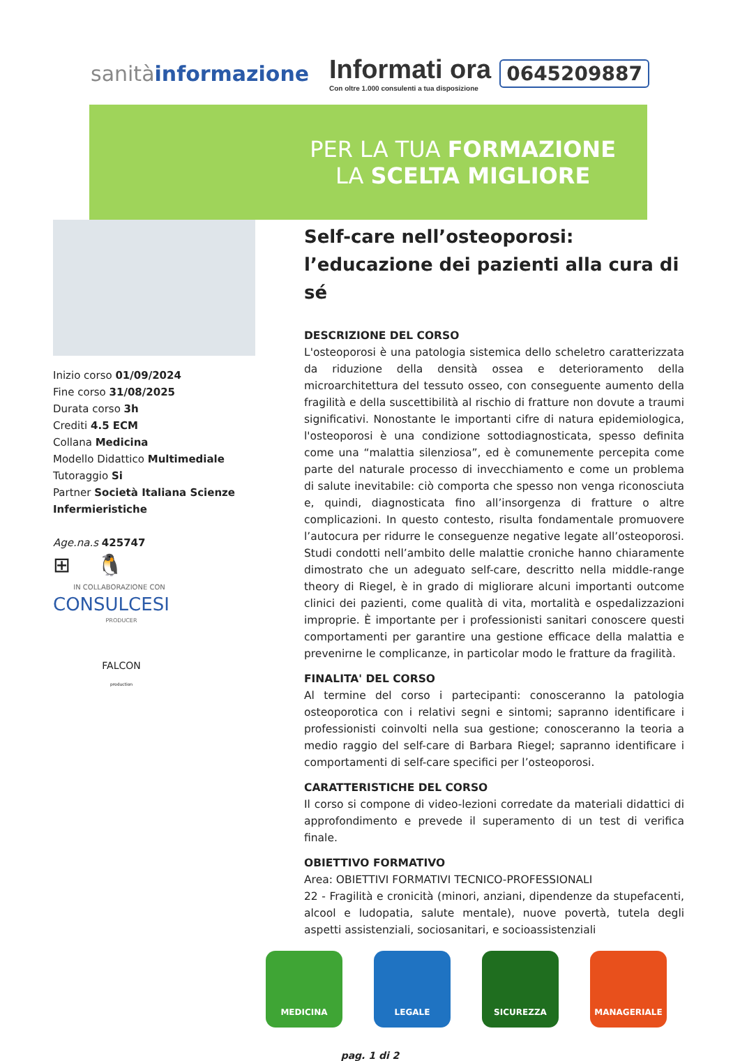sanitàinformazione
Informati ora
Con oltre 1.000 consulenti a tua disposizione
0645209887
PER LA TUA FORMAZIONE
LA SCELTA MIGLIORE
Inizio corso 01/09/2024
Fine corso 31/08/2025
Durata corso 3h
Crediti 4.5 ECM
Collana Medicina
Modello Didattico Multimediale
Tutoraggio Si
Partner Società Italiana Scienze Infermieristiche
Age.na.s 425747
⊞ 🐧
IN COLLABORAZIONE CON
CONSULCESI
PRODUCER
FALCON
production
Self-care nell’osteoporosi: l’educazione dei pazienti alla cura di sé
DESCRIZIONE DEL CORSO
L'osteoporosi è una patologia sistemica dello scheletro caratterizzata da riduzione della densità ossea e deterioramento della microarchitettura del tessuto osseo, con conseguente aumento della fragilità e della suscettibilità al rischio di fratture non dovute a traumi significativi. Nonostante le importanti cifre di natura epidemiologica, l'osteoporosi è una condizione sottodiagnosticata, spesso definita come una “malattia silenziosa”, ed è comunemente percepita come parte del naturale processo di invecchiamento e come un problema di salute inevitabile: ciò comporta che spesso non venga riconosciuta e, quindi, diagnosticata fino all’insorgenza di fratture o altre complicazioni. In questo contesto, risulta fondamentale promuovere l’autocura per ridurre le conseguenze negative legate all’osteoporosi. Studi condotti nell’ambito delle malattie croniche hanno chiaramente dimostrato che un adeguato self-care, descritto nella middle-range theory di Riegel, è in grado di migliorare alcuni importanti outcome clinici dei pazienti, come qualità di vita, mortalità e ospedalizzazioni improprie. È importante per i professionisti sanitari conoscere questi comportamenti per garantire una gestione efficace della malattia e prevenirne le complicanze, in particolar modo le fratture da fragilità.
FINALITA' DEL CORSO
Al termine del corso i partecipanti: conosceranno la patologia osteoporotica con i relativi segni e sintomi; sapranno identificare i professionisti coinvolti nella sua gestione; conosceranno la teoria a medio raggio del self-care di Barbara Riegel; sapranno identificare i comportamenti di self-care specifici per l’osteoporosi.
CARATTERISTICHE DEL CORSO
Il corso si compone di video-lezioni corredate da materiali didattici di approfondimento e prevede il superamento di un test di verifica finale.
OBIETTIVO FORMATIVO
Area: OBIETTIVI FORMATIVI TECNICO-PROFESSIONALI
22 - Fragilità e cronicità (minori, anziani, dipendenze da stupefacenti, alcool e ludopatia, salute mentale), nuove povertà, tutela degli aspetti assistenziali, sociosanitari, e socioassistenziali
MEDICINA LEGALE SICUREZZA MANAGERIALE
pag. 1 di 2